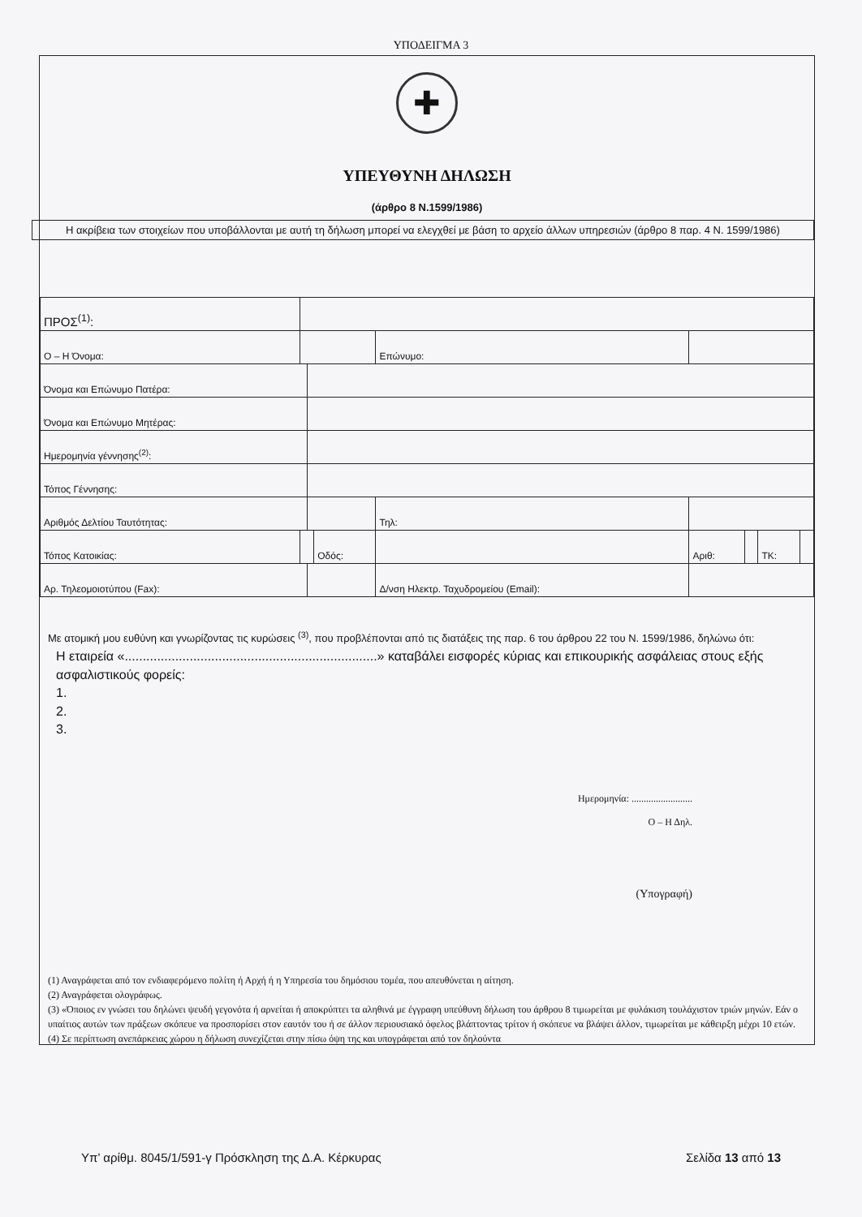ΥΠΟΔΕΙΓΜΑ 3
✚
ΥΠΕΥΘΥΝΗ ΔΗΛΩΣΗ
(άρθρο 8 Ν.1599/1986)
Η ακρίβεια των στοιχείων που υποβάλλονται με αυτή τη δήλωση μπορεί να ελεγχθεί με βάση το αρχείο άλλων υπηρεσιών (άρθρο 8 παρ. 4 Ν. 1599/1986)
| ΠΡΟΣ<sup>(1)</sup>: | | | | | | | | | |
| Ο – Η Όνομα: | | | | Επώνυμο: | | | | | |
| Όνομα και Επώνυμο Πατέρα: | | | | | | | | | |
| Όνομα και Επώνυμο Μητέρας: | | | | | | | | | |
| Ημερομηνία γέννησης<sup>(2)</sup>: | | | | | | | | | |
| Τόπος Γέννησης: | | | | | | | | | |
| Αριθμός Δελτίου Ταυτότητας: | | | | Τηλ: | | | | | |
| Τόπος Κατοικίας: | | | Οδός: | | | Αριθ: | | ΤΚ: | |
| Αρ. Τηλεομοιοτύπου (Fax): | | | | Δ/νση Ηλεκτρ. Ταχυδρομείου (Email): | | | | | |
Με ατομική μου ευθύνη και γνωρίζοντας τις κυρώσεις <sup>(3)</sup>, που προβλέπονται από τις διατάξεις της παρ. 6 του άρθρου 22 του Ν. 1599/1986, δηλώνω ότι:
Η εταιρεία «......................................................................» καταβάλει εισφορές κύριας και επικουρικής ασφάλειας στους εξής ασφαλιστικούς φορείς:
1.
2.
3.
Ημερομηνία: .........................
Ο – Η Δηλ.
(Υπογραφή)
(1) Αναγράφεται από τον ενδιαφερόμενο πολίτη ή Αρχή ή η Υπηρεσία του δημόσιου τομέα, που απευθύνεται η αίτηση.
(2) Αναγράφεται ολογράφως.
(3) «Όποιος εν γνώσει του δηλώνει ψευδή γεγονότα ή αρνείται ή αποκρύπτει τα αληθινά με έγγραφη υπεύθυνη δήλωση του άρθρου 8 τιμωρείται με φυλάκιση τουλάχιστον τριών μηνών. Εάν ο υπαίτιος αυτών των πράξεων σκόπευε να προσπορίσει στον εαυτόν του ή σε άλλον περιουσιακό όφελος βλάπτοντας τρίτον ή σκόπευε να βλάψει άλλον, τιμωρείται με κάθειρξη μέχρι 10 ετών.
(4) Σε περίπτωση ανεπάρκειας χώρου η δήλωση συνεχίζεται στην πίσω όψη της και υπογράφεται από τον δηλούντα
Υπ’ αρίθμ. 8045/1/591-γ Πρόσκληση της Δ.Α. Κέρκυρας Σελίδα 13 από 13